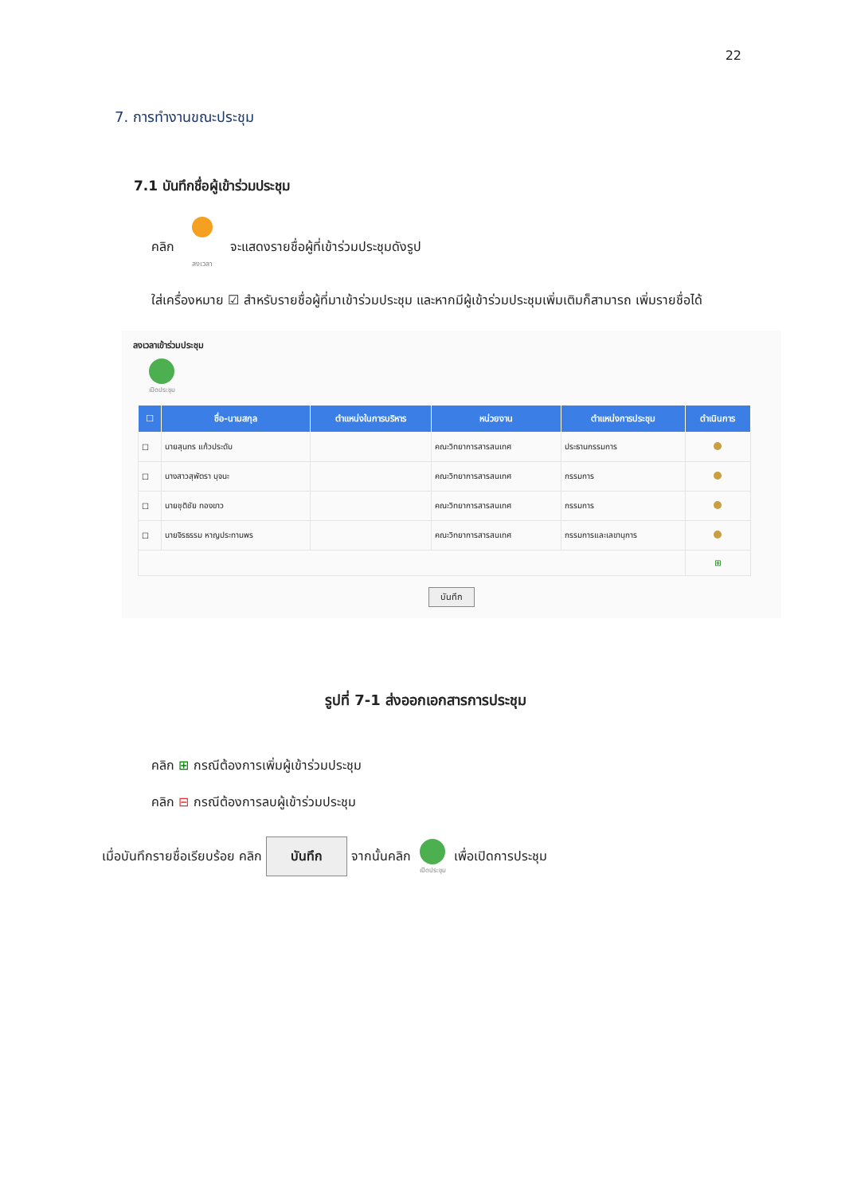22
7. การทำงานขณะประชุม
7.1 บันทึกชื่อผู้เข้าร่วมประชุม
คลิก
ลงเวลา จะแสดงรายชื่อผู้ที่เข้าร่วมประชุมดังรูป
ใส่เครื่องหมาย ☑ สำหรับรายชื่อผู้ที่มาเข้าร่วมประชุม และหากมีผู้เข้าร่วมประชุมเพิ่มเติมก็สามารถ เพิ่มรายชื่อได้
ลงเวลาเข้าร่วมประชุม
เปิดประชุม
| ☐ | ชื่อ-นามสกุล | ตำแหน่งในการบริหาร | หน่วยงาน | ตำแหน่งการประชุม | ดำเนินการ |
| --- | --- | --- | --- | --- | --- |
| ☐ | นายสุนทร แก้วประดับ | | คณะวิทยาการสารสนเทศ | ประธานกรรมการ | |
| ☐ | นางสาวสุพัตรา บุจนะ | | คณะวิทยาการสารสนเทศ | กรรมการ | |
| ☐ | นายชุติชัย ทองขาว | | คณะวิทยาการสารสนเทศ | กรรมการ | |
| ☐ | นายจิรธรรม หาญประทานพร | | คณะวิทยาการสารสนเทศ | กรรมการและเลขานุการ | |
| | | | | | ⊞ |
บันทึก
รูปที่ 7-1 ส่งออกเอกสารการประชุม
คลิก ⊞ กรณีต้องการเพิ่มผู้เข้าร่วมประชุม
คลิก ⊟ กรณีต้องการลบผู้เข้าร่วมประชุม
เมื่อบันทึกรายชื่อเรียบร้อย คลิก บันทึก จากนั้นคลิก
เปิดประชุม เพื่อเปิดการประชุม